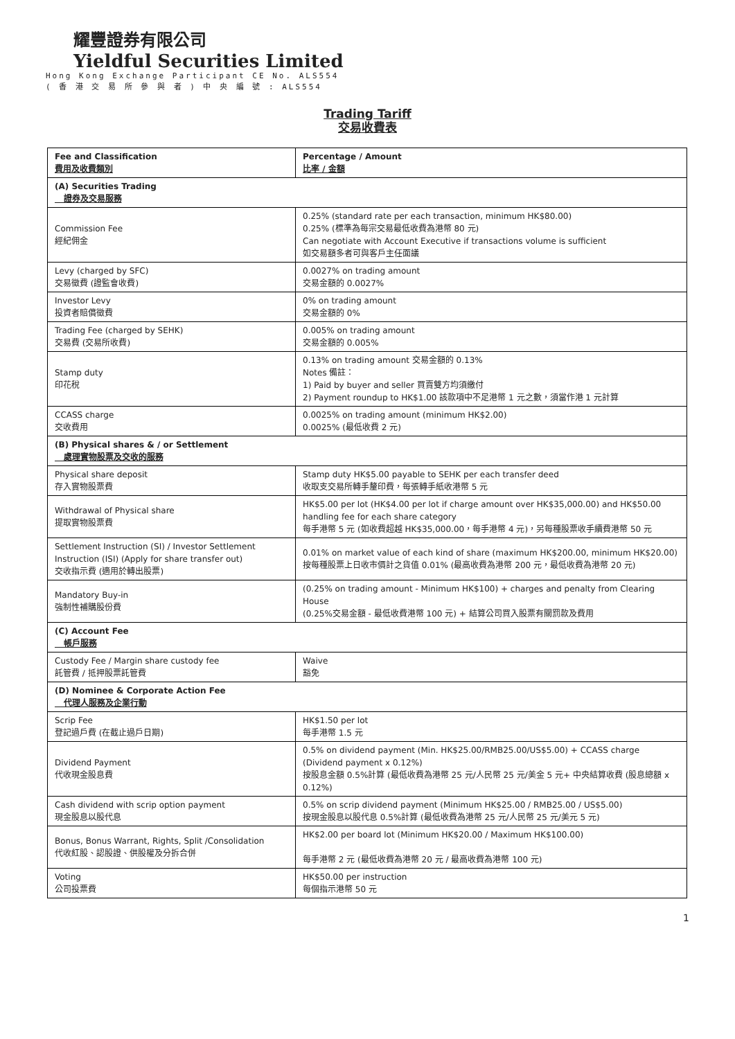耀豐證券有限公司
Yieldful Securities Limited
Hong Kong Exchange Participant CE No. ALS554
( 香 港 交 易 所 參 與 者 ) 中 央 編 號 : ALS554
Trading Tariff
交易收費表
| Fee and Classification 費用及收費類別 | Percentage / Amount 比率 / 金額 |
| --- | --- |
| (A) Securities Trading 證券及交易服務 | |
| Commission Fee 經紀佣金 | 0.25% (standard rate per each transaction, minimum HK$80.00) 0.25% (標準為每宗交易最低收費為港幣 80 元) Can negotiate with Account Executive if transactions volume is sufficient 如交易額多者可與客戶主任面議 |
| Levy (charged by SFC) 交易徵費 (證監會收費) | 0.0027% on trading amount 交易金額的 0.0027% |
| Investor Levy 投資者賠償徵費 | 0% on trading amount 交易金額的 0% |
| Trading Fee (charged by SEHK) 交易費 (交易所收費) | 0.005% on trading amount 交易金額的 0.005% |
| Stamp duty 印花稅 | 0.13% on trading amount 交易金額的 0.13% Notes 備註： 1) Paid by buyer and seller 買賣雙方均須繳付 2) Payment roundup to HK$1.00 該款項中不足港幣 1 元之數，須當作港 1 元計算 |
| CCASS charge 交收費用 | 0.0025% on trading amount (minimum HK$2.00) 0.0025% (最低收費 2 元) |
| (B) Physical shares & / or Settlement 處理實物股票及交收的服務 | |
| Physical share deposit 存入實物股票費 | Stamp duty HK$5.00 payable to SEHK per each transfer deed 收取支交易所轉手釐印費，每張轉手紙收港幣 5 元 |
| Withdrawal of Physical share 提取實物股票費 | HK$5.00 per lot (HK$4.00 per lot if charge amount over HK$35,000.00) and HK$50.00 handling fee for each share category 每手港幣 5 元 (如收費超越 HK$35,000.00，每手港幣 4 元)，另每種股票收手續費港幣 50 元 |
| Settlement Instruction (SI) / Investor Settlement Instruction (ISI) (Apply for share transfer out) 交收指示費 (適用於轉出股票) | 0.01% on market value of each kind of share (maximum HK$200.00, minimum HK$20.00) 按每種股票上日收市價計之貨值 0.01% (最高收費為港幣 200 元，最低收費為港幣 20 元) |
| Mandatory Buy-in 強制性補購股份費 | (0.25% on trading amount - Minimum HK$100) + charges and penalty from Clearing House (0.25%交易金額 - 最低收費港幣 100 元) + 結算公司買入股票有關罰款及費用 |
| (C) Account Fee 帳戶服務 | |
| Custody Fee / Margin share custody fee 託管費 / 抵押股票託管費 | Waive 豁免 |
| (D) Nominee & Corporate Action Fee 代理人服務及企業行動 | |
| Scrip Fee 登記過戶費 (在截止過戶日期) | HK$1.50 per lot 每手港幣 1.5 元 |
| Dividend Payment 代收現金股息費 | 0.5% on dividend payment (Min. HK$25.00/RMB25.00/US$5.00) + CCASS charge (Dividend payment x 0.12%) 按股息金額 0.5%計算 (最低收費為港幣 25 元/人民幣 25 元/美金 5 元+ 中央結算收費 (股息總額 x 0.12%) |
| Cash dividend with scrip option payment 現金股息以股代息 | 0.5% on scrip dividend payment (Minimum HK$25.00 / RMB25.00 / US$5.00) 按現金股息以股代息 0.5%計算 (最低收費為港幣 25 元/人民幣 25 元/美元 5 元) |
| Bonus, Bonus Warrant, Rights, Split /Consolidation 代收紅股、認股證、供股權及分拆合併 | HK$2.00 per board lot (Minimum HK$20.00 / Maximum HK$100.00) 每手港幣 2 元 (最低收費為港幣 20 元 / 最高收費為港幣 100 元) |
| Voting 公司投票費 | HK$50.00 per instruction 每個指示港幣 50 元 |
1